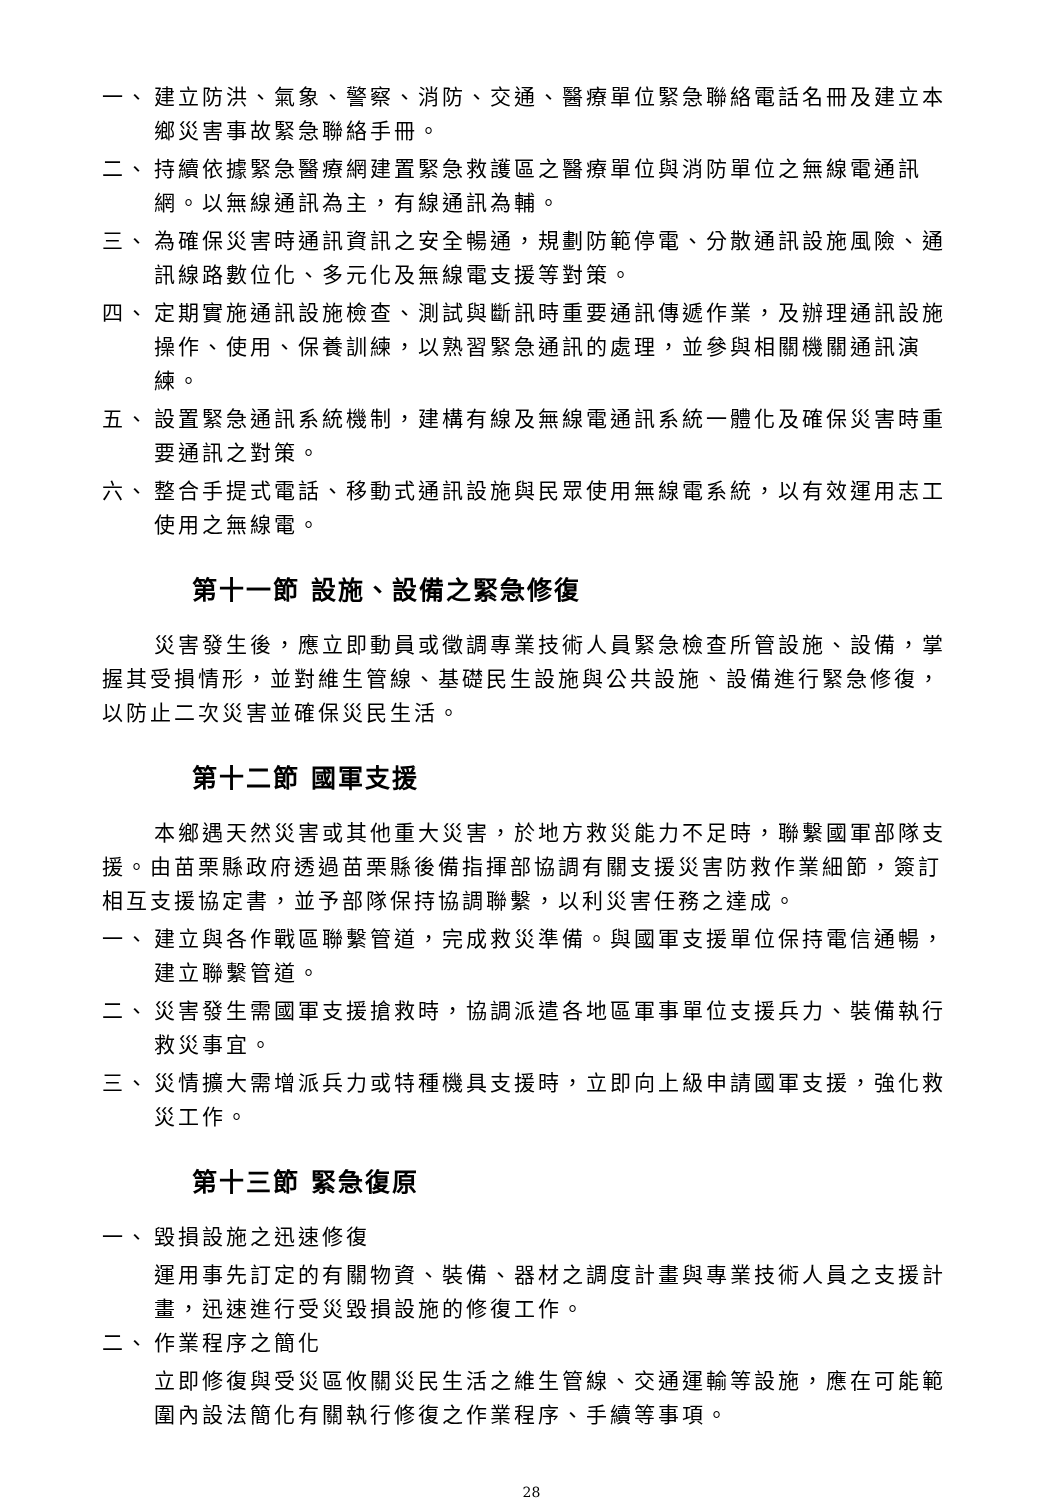一、 建立防洪、氣象、警察、消防、交通、醫療單位緊急聯絡電話名冊及建立本鄉災害事故緊急聯絡手冊。
二、 持續依據緊急醫療網建置緊急救護區之醫療單位與消防單位之無線電通訊網。以無線通訊為主，有線通訊為輔。
三、 為確保災害時通訊資訊之安全暢通，規劃防範停電、分散通訊設施風險、通訊線路數位化、多元化及無線電支援等對策。
四、 定期實施通訊設施檢查、測試與斷訊時重要通訊傳遞作業，及辦理通訊設施操作、使用、保養訓練，以熟習緊急通訊的處理，並參與相關機關通訊演練。
五、 設置緊急通訊系統機制，建構有線及無線電通訊系統一體化及確保災害時重要通訊之對策。
六、 整合手提式電話、移動式通訊設施與民眾使用無線電系統，以有效運用志工使用之無線電。
第十一節 設施、設備之緊急修復
災害發生後，應立即動員或徵調專業技術人員緊急檢查所管設施、設備，掌握其受損情形，並對維生管線、基礎民生設施與公共設施、設備進行緊急修復，以防止二次災害並確保災民生活。
第十二節 國軍支援
本鄉遇天然災害或其他重大災害，於地方救災能力不足時，聯繫國軍部隊支援。由苗栗縣政府透過苗栗縣後備指揮部協調有關支援災害防救作業細節，簽訂相互支援協定書，並予部隊保持協調聯繫，以利災害任務之達成。
一、 建立與各作戰區聯繫管道，完成救災準備。與國軍支援單位保持電信通暢，建立聯繫管道。
二、 災害發生需國軍支援搶救時，協調派遣各地區軍事單位支援兵力、裝備執行救災事宜。
三、 災情擴大需增派兵力或特種機具支援時，立即向上級申請國軍支援，強化救災工作。
第十三節 緊急復原
一、 毀損設施之迅速修復
運用事先訂定的有關物資、裝備、器材之調度計畫與專業技術人員之支援計畫，迅速進行受災毀損設施的修復工作。
二、 作業程序之簡化
立即修復與受災區攸關災民生活之維生管線、交通運輸等設施，應在可能範圍內設法簡化有關執行修復之作業程序、手續等事項。
28